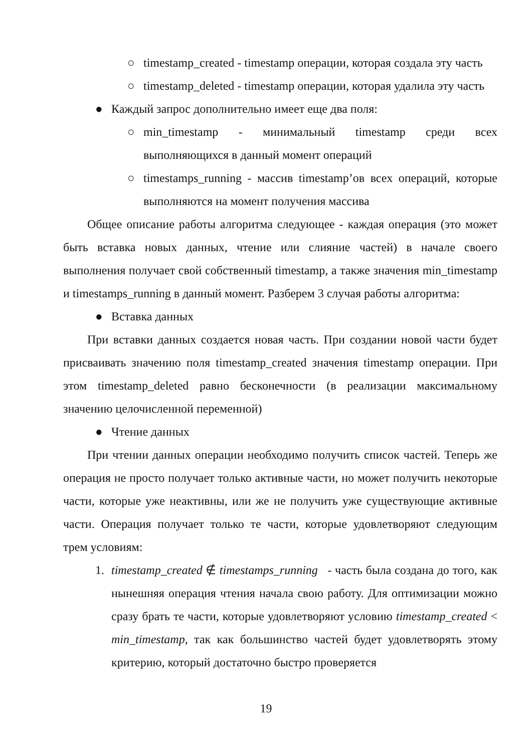○ timestamp_created - timestamp операции, которая создала эту часть
○ timestamp_deleted - timestamp операции, которая удалила эту часть
● Каждый запрос дополнительно имеет еще два поля:
○ min_timestamp - минимальный timestamp среди всех выполняющихся в данный момент операций
○ timestamps_running - массив timestamp’ов всех операций, которые выполняются на момент получения массива
Общее описание работы алгоритма следующее - каждая операция (это может быть вставка новых данных, чтение или слияние частей) в начале своего выполнения получает свой собственный timestamp, а также значения min_timestamp и timestamps_running в данный момент. Разберем 3 случая работы алгоритма:
● Вставка данных
При вставки данных создается новая часть. При создании новой части будет присваивать значению поля timestamp_created значения timestamp операции. При этом timestamp_deleted равно бесконечности (в реализации максимальному значению целочисленной переменной)
● Чтение данных
При чтении данных операции необходимо получить список частей. Теперь же операция не просто получает только активные части, но может получить некоторые части, которые уже неактивны, или же не получить уже существующие активные части. Операция получает только те части, которые удовлетворяют следующим трем условиям:
1. timestamp_created ∉ timestamps_running - часть была создана до того, как нынешняя операция чтения начала свою работу. Для оптимизации можно сразу брать те части, которые удовлетворяют условию timestamp_created < min_timestamp, так как большинство частей будет удовлетворять этому критерию, который достаточно быстро проверяется
19